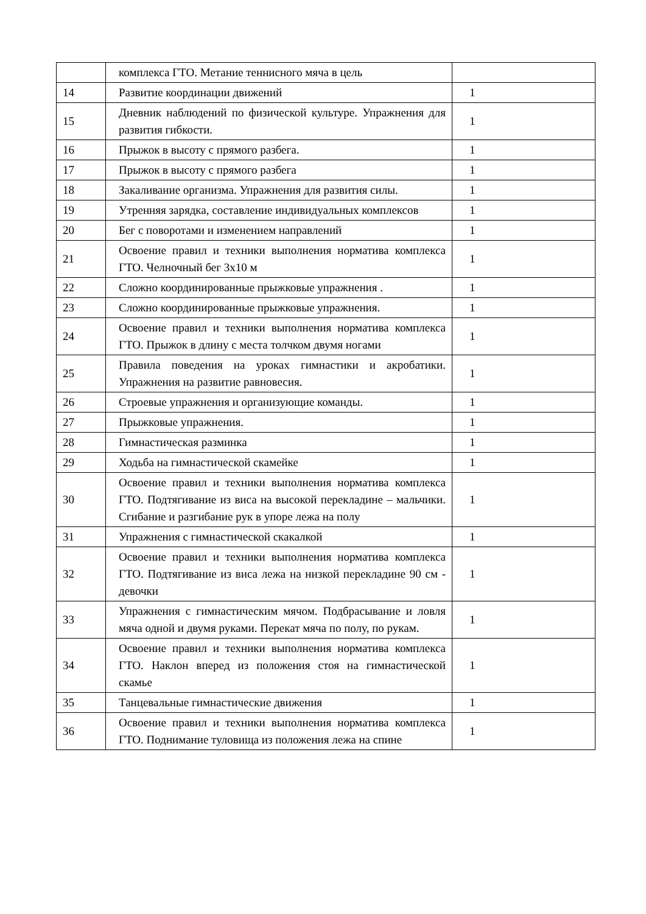| | комплекса ГТО. Метание теннисного мяча в цель | |
| 14 | Развитие координации движений | 1 |
| 15 | Дневник наблюдений по физической культуре. Упражнения для развития гибкости. | 1 |
| 16 | Прыжок в высоту с прямого разбега. | 1 |
| 17 | Прыжок в высоту с прямого разбега | 1 |
| 18 | Закаливание организма. Упражнения для развития силы. | 1 |
| 19 | Утренняя зарядка, составление индивидуальных комплексов | 1 |
| 20 | Бег с поворотами и изменением направлений | 1 |
| 21 | Освоение правил и техники выполнения норматива комплекса ГТО. Челночный бег 3х10 м | 1 |
| 22 | Сложно координированные прыжковые упражнения . | 1 |
| 23 | Сложно координированные прыжковые упражнения. | 1 |
| 24 | Освоение правил и техники выполнения норматива комплекса ГТО. Прыжок в длину с места толчком двумя ногами | 1 |
| 25 | Правила поведения на уроках гимнастики и акробатики. Упражнения на развитие равновесия. | 1 |
| 26 | Строевые упражнения и организующие команды. | 1 |
| 27 | Прыжковые упражнения. | 1 |
| 28 | Гимнастическая разминка | 1 |
| 29 | Ходьба на гимнастической скамейке | 1 |
| 30 | Освоение правил и техники выполнения норматива комплекса ГТО. Подтягивание из виса на высокой перекладине – мальчики. Сгибание и разгибание рук в упоре лежа на полу | 1 |
| 31 | Упражнения с гимнастической скакалкой | 1 |
| 32 | Освоение правил и техники выполнения норматива комплекса ГТО. Подтягивание из виса лежа на низкой перекладине 90 см - девочки | 1 |
| 33 | Упражнения с гимнастическим мячом. Подбрасывание и ловля мяча одной и двумя руками. Перекат мяча по полу, по рукам. | 1 |
| 34 | Освоение правил и техники выполнения норматива комплекса ГТО. Наклон вперед из положения стоя на гимнастической скамье | 1 |
| 35 | Танцевальные гимнастические движения | 1 |
| 36 | Освоение правил и техники выполнения норматива комплекса ГТО. Поднимание туловища из положения лежа на спине | 1 |